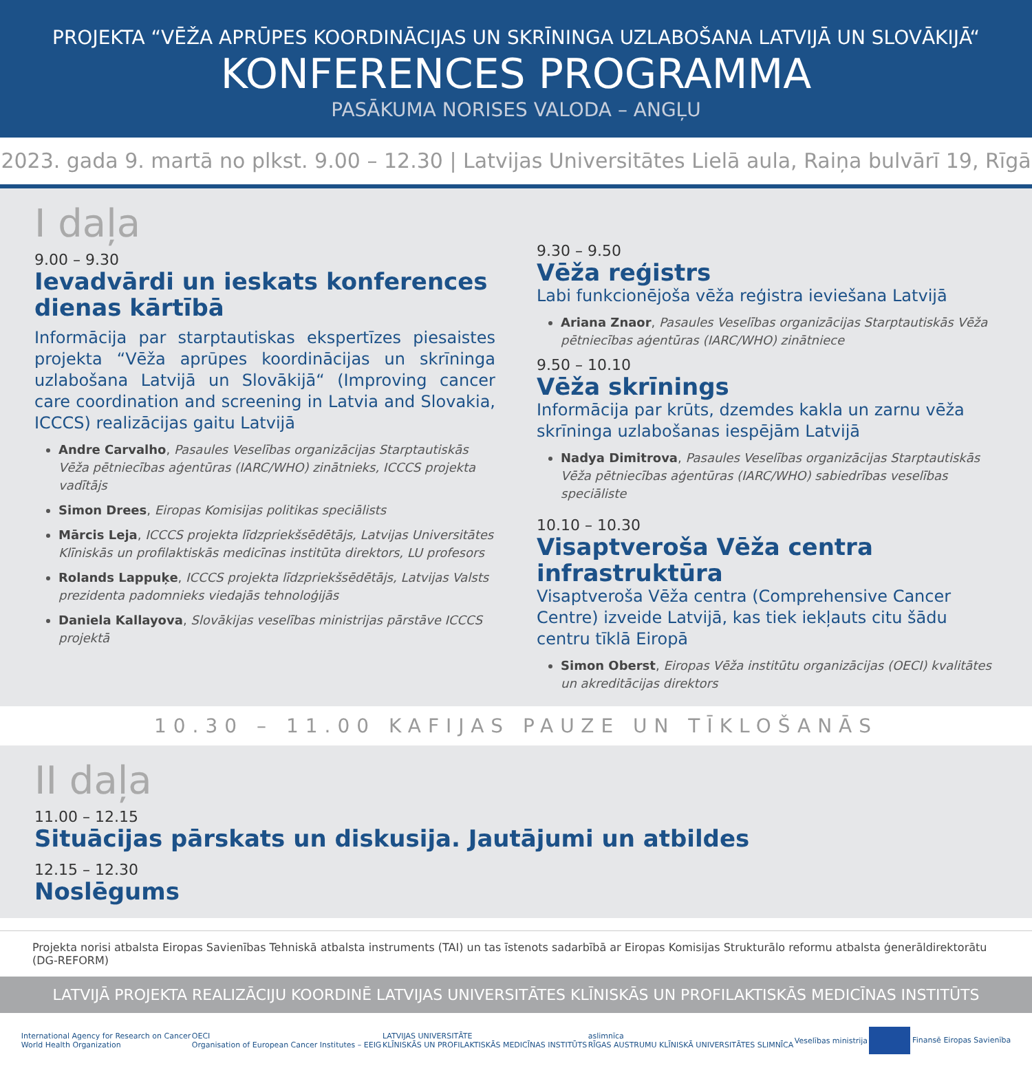PROJEKTA “VĒŽA APRŪPES KOORDINĀCIJAS UN SKRĪNINGA UZLABOŠANA LATVIJĀ UN SLOVĀKIJĀ“
KONFERENCES PROGRAMMA
PASĀKUMA NORISES VALODA – ANGĻU
2023. gada 9. martā no plkst. 9.00 – 12.30 | Latvijas Universitātes Lielā aula, Raiņa bulvārī 19, Rīgā
I daļa
9.00 – 9.30
Ievadvārdi un ieskats konferences dienas kārtībā
Informācija par starptautiskas ekspertīzes piesaistes projekta “Vēža aprūpes koordinācijas un skrīninga uzlabošana Latvijā un Slovākijā“ (Improving cancer care coordination and screening in Latvia and Slovakia, ICCCS) realizācijas gaitu Latvijā
Andre Carvalho, Pasaules Veselības organizācijas Starptautiskās Vēža pētniecības aģentūras (IARC/WHO) zinātnieks, ICCCS projekta vadītājs
Simon Drees, Eiropas Komisijas politikas speciālists
Mārcis Leja, ICCCS projekta līdzpriekšsēdētājs, Latvijas Universitātes Klīniskās un profilaktiskās medicīnas institūta direktors, LU profesors
Rolands Lappuķe, ICCCS projekta līdzpriekšsēdētājs, Latvijas Valsts prezidenta padomnieks viedajās tehnoloģijās
Daniela Kallayova, Slovākijas veselības ministrijas pārstāve ICCCS projektā
9.30 – 9.50
Vēža reģistrs
Labi funkcionējoša vēža reģistra ieviešana Latvijā
Ariana Znaor, Pasaules Veselības organizācijas Starptautiskās Vēža pētniecības aģentūras (IARC/WHO) zinātniece
9.50 – 10.10
Vēža skrīnings
Informācija par krūts, dzemdes kakla un zarnu vēža skrīninga uzlabošanas iespējām Latvijā
Nadya Dimitrova, Pasaules Veselības organizācijas Starptautiskās Vēža pētniecības aģentūras (IARC/WHO) sabiedrības veselības speciāliste
10.10 – 10.30
Visaptveroša Vēža centra infrastruktūra
Visaptveroša Vēža centra (Comprehensive Cancer Centre) izveide Latvijā, kas tiek iekļauts citu šādu centru tīklā Eiropā
Simon Oberst, Eiropas Vēža institūtu organizācijas (OECI) kvalitātes un akreditācijas direktors
10.30 – 11.00 KAFIJAS PAUZE UN TĪKLOŠANĀS
II daļa
11.00 – 12.15
Situācijas pārskats un diskusija. Jautājumi un atbildes
12.15 – 12.30
Noslēgums
Projekta norisi atbalsta Eiropas Savienības Tehniskā atbalsta instruments (TAI) un tas īstenots sadarbībā ar Eiropas Komisijas Strukturālo reformu atbalsta ģenerāldirektorātu (DG-REFORM)
LATVIJĀ PROJEKTA REALIZĀCIJU KOORDINĒ LATVIJAS UNIVERSITĀTES KLĪNISKĀS UN PROFILAKTISKĀS MEDICĪNAS INSTITŪTS
International Agency for Research on Cancer
World Health Organization
OECI
Organisation of European Cancer Institutes – EEIG
LATVIJAS UNIVERSITĀTE
KLĪNISKĀS UN PROFILAKTISKĀS MEDICĪNAS INSTITŪTS
aslimnīca
RĪGAS AUSTRUMU KLĪNISKĀ UNIVERSITĀTES SLIMNĪCA
Veselības ministrija Finansē Eiropas Savienība